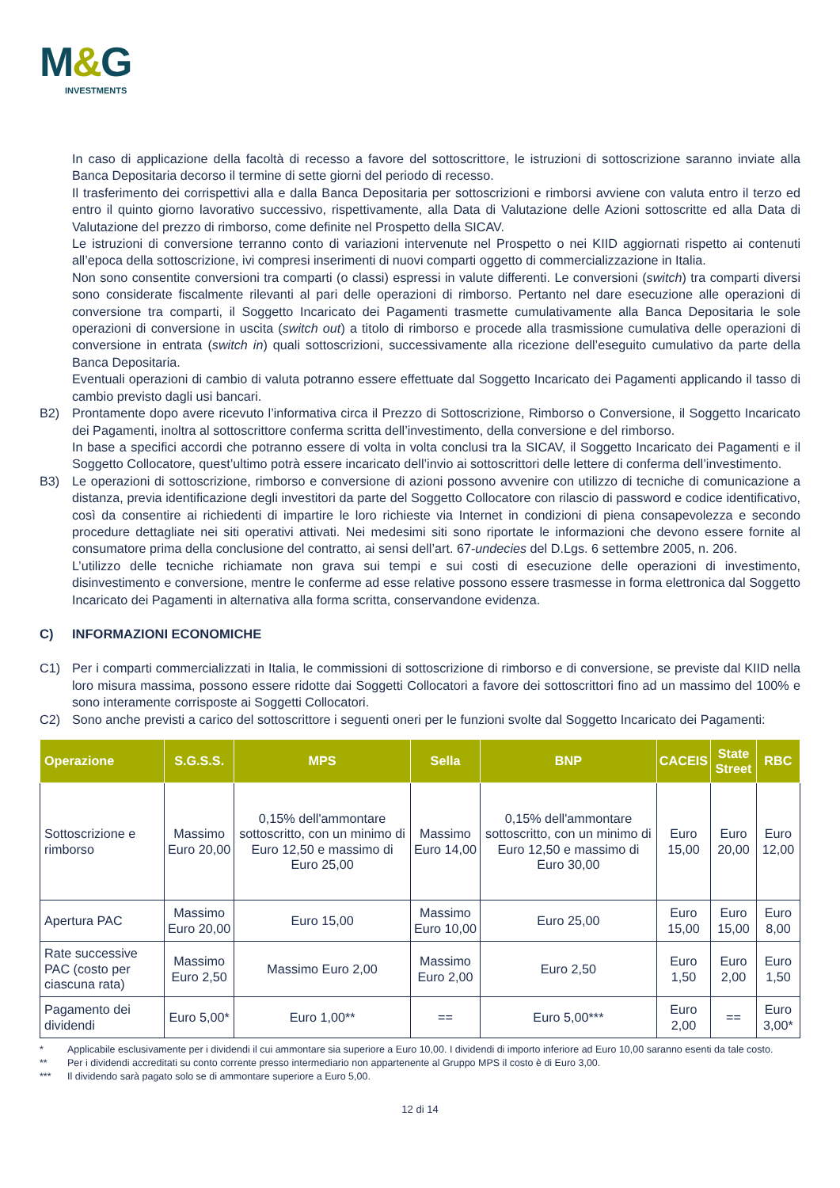M&G
INVESTMENTS
In caso di applicazione della facoltà di recesso a favore del sottoscrittore, le istruzioni di sottoscrizione saranno inviate alla Banca Depositaria decorso il termine di sette giorni del periodo di recesso.
Il trasferimento dei corrispettivi alla e dalla Banca Depositaria per sottoscrizioni e rimborsi avviene con valuta entro il terzo ed entro il quinto giorno lavorativo successivo, rispettivamente, alla Data di Valutazione delle Azioni sottoscritte ed alla Data di Valutazione del prezzo di rimborso, come definite nel Prospetto della SICAV.
Le istruzioni di conversione terranno conto di variazioni intervenute nel Prospetto o nei KIID aggiornati rispetto ai contenuti all’epoca della sottoscrizione, ivi compresi inserimenti di nuovi comparti oggetto di commercializzazione in Italia.
Non sono consentite conversioni tra comparti (o classi) espressi in valute differenti. Le conversioni (switch) tra comparti diversi sono considerate fiscalmente rilevanti al pari delle operazioni di rimborso. Pertanto nel dare esecuzione alle operazioni di conversione tra comparti, il Soggetto Incaricato dei Pagamenti trasmette cumulativamente alla Banca Depositaria le sole operazioni di conversione in uscita (switch out) a titolo di rimborso e procede alla trasmissione cumulativa delle operazioni di conversione in entrata (switch in) quali sottoscrizioni, successivamente alla ricezione dell’eseguito cumulativo da parte della Banca Depositaria.
Eventuali operazioni di cambio di valuta potranno essere effettuate dal Soggetto Incaricato dei Pagamenti applicando il tasso di cambio previsto dagli usi bancari.
B2) Prontamente dopo avere ricevuto l’informativa circa il Prezzo di Sottoscrizione, Rimborso o Conversione, il Soggetto Incaricato dei Pagamenti, inoltra al sottoscrittore conferma scritta dell’investimento, della conversione e del rimborso.
In base a specifici accordi che potranno essere di volta in volta conclusi tra la SICAV, il Soggetto Incaricato dei Pagamenti e il Soggetto Collocatore, quest’ultimo potrà essere incaricato dell’invio ai sottoscrittori delle lettere di conferma dell’investimento.
B3) Le operazioni di sottoscrizione, rimborso e conversione di azioni possono avvenire con utilizzo di tecniche di comunicazione a distanza, previa identificazione degli investitori da parte del Soggetto Collocatore con rilascio di password e codice identificativo, così da consentire ai richiedenti di impartire le loro richieste via Internet in condizioni di piena consapevolezza e secondo procedure dettagliate nei siti operativi attivati. Nei medesimi siti sono riportate le informazioni che devono essere fornite al consumatore prima della conclusione del contratto, ai sensi dell’art. 67-undecies del D.Lgs. 6 settembre 2005, n. 206.
L’utilizzo delle tecniche richiamate non grava sui tempi e sui costi di esecuzione delle operazioni di investimento, disinvestimento e conversione, mentre le conferme ad esse relative possono essere trasmesse in forma elettronica dal Soggetto Incaricato dei Pagamenti in alternativa alla forma scritta, conservandone evidenza.
C) INFORMAZIONI ECONOMICHE
C1) Per i comparti commercializzati in Italia, le commissioni di sottoscrizione di rimborso e di conversione, se previste dal KIID nella loro misura massima, possono essere ridotte dai Soggetti Collocatori a favore dei sottoscrittori fino ad un massimo del 100% e sono interamente corrisposte ai Soggetti Collocatori.
C2) Sono anche previsti a carico del sottoscrittore i seguenti oneri per le funzioni svolte dal Soggetto Incaricato dei Pagamenti:
| Operazione | S.G.S.S. | MPS | Sella | BNP | CACEIS | State Street | RBC |
| --- | --- | --- | --- | --- | --- | --- | --- |
| Sottoscrizione e rimborso | Massimo Euro 20,00 | 0,15% dell'ammontare sottoscritto, con un minimo di Euro 12,50 e massimo di Euro 25,00 | Massimo Euro 14,00 | 0,15% dell'ammontare sottoscritto, con un minimo di Euro 12,50 e massimo di Euro 30,00 | Euro 15,00 | Euro 20,00 | Euro 12,00 |
| Apertura PAC | Massimo Euro 20,00 | Euro 15,00 | Massimo Euro 10,00 | Euro 25,00 | Euro 15,00 | Euro 15,00 | Euro 8,00 |
| Rate successive PAC (costo per ciascuna rata) | Massimo Euro 2,50 | Massimo Euro 2,00 | Massimo Euro 2,00 | Euro 2,50 | Euro 1,50 | Euro 2,00 | Euro 1,50 |
| Pagamento dei dividendi | Euro 5,00* | Euro 1,00** | == | Euro 5,00*** | Euro 2,00 | == | Euro 3,00* |
* Applicabile esclusivamente per i dividendi il cui ammontare sia superiore a Euro 10,00. I dividendi di importo inferiore ad Euro 10,00 saranno esenti da tale costo.
** Per i dividendi accreditati su conto corrente presso intermediario non appartenente al Gruppo MPS il costo è di Euro 3,00.
*** Il dividendo sarà pagato solo se di ammontare superiore a Euro 5,00.
12 di 14